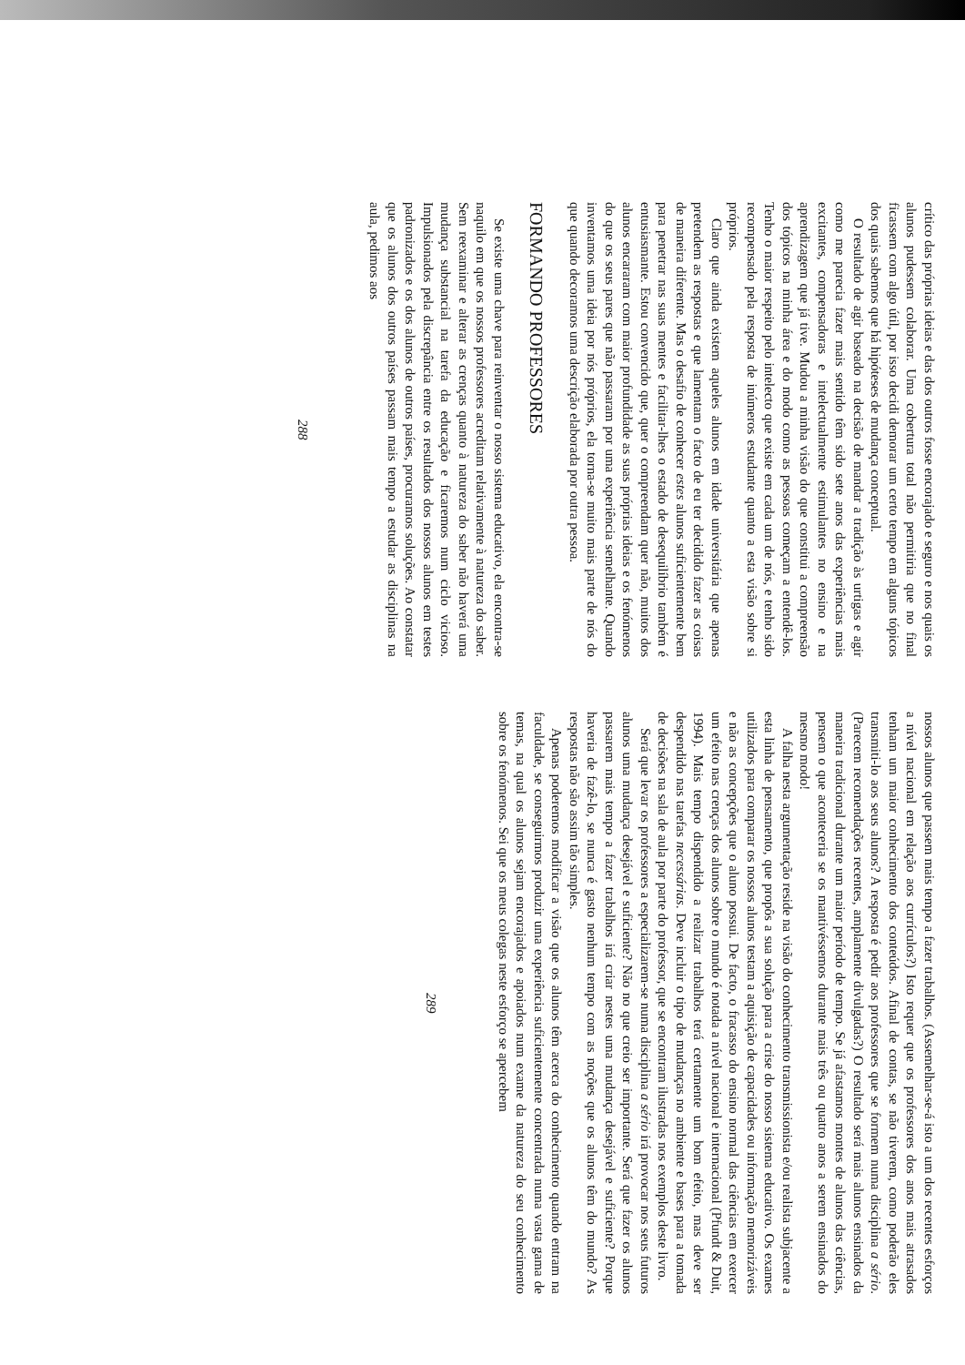crítico das próprias ideias e das dos outros fosse encorajado e seguro e nos quais os alunos pudessem colaborar. Uma cobertura total não permitiria que no final ficassem com algo útil, por isso decidi demorar um certo tempo em alguns tópicos dos quais sabemos que há hipóteses de mudança conceptual.
O resultado de agir baseado na decisão de mandar a tradição às urtigas e agir como me parecia fazer mais sentido têm sido sete anos das experiências mais excitantes, compensadoras e intelectualmente estimulantes no ensino e na aprendizagem que já tive. Mudou a minha visão do que constitui a compreensão dos tópicos na minha área e do modo como as pessoas começam a entendê-los. Tenho o maior respeito pelo intelecto que existe em cada um de nós, e tenho sido recompensado pela resposta de inúmeros estudante quanto a esta visão sobre si próprios.
Claro que ainda existem aqueles alunos em idade universitária que apenas pretendem as respostas e que lamentam o facto de eu ter decidido fazer as coisas de maneira diferente. Mas o desafio de conhecer estes alunos suficientemente bem para penetrar nas suas mentes e facilitar-lhes o estado de desequilíbrio também é entusiasmante. Estou convencido que, quer o compreendam quer não, muitos dos alunos encararam com maior profundidade as suas próprias ideias e os fenómenos do que os seus pares que não passaram por uma experiência semelhante. Quando inventamos uma ideia por nós próprios, ela torna-se muito mais parte de nós do que quando decoramos uma descrição elaborada por outra pessoa.
FORMANDO PROFESSORES
Se existe uma chave para reinventar o nosso sistema educativo, ela encontra-se naquilo em que os nossos professores acreditam relativamente à natureza do saber. Sem reexaminar e alterar as crenças quanto à natureza do saber não haverá uma mudança substancial na tarefa da educação e ficaremos num ciclo vicioso. Impulsionados pela discrepância entre os resultados dos nossos alunos em testes padronizados e os dos alunos de outros países, procuramos soluções. Ao constatar que os alunos dos outros países passam mais tempo a estudar as disciplinas na aula, pedimos aos
288
nossos alunos que passem mais tempo a fazer trabalhos. (Assemelhar-se-á isto a um dos recentes esforços a nível nacional em relação aos currículos?) Isto requer que os professores dos anos mais atrasados tenham um maior conhecimento dos conteúdos. Afinal de contas, se não tiverem, como poderão eles transmiti-lo aos seus alunos? A resposta é pedir aos professores que se formem numa disciplina a sério. (Parecem recomendações recentes, amplamente divulgadas?) O resultado será mais alunos ensinados da maneira tradicional durante um maior período de tempo. Se já afastamos montes de alunos das ciências, pensem o que aconteceria se os mantivéssemos durante mais três ou quatro anos a serem ensinados do mesmo modo!
A falha nesta argumentação reside na visão do conhecimento transmissionista e/ou realista subjacente a esta linha de pensamento, que propôs a sua solução para a crise do nosso sistema educativo. Os exames utilizados para comparar os nossos alunos testam a aquisição de capacidades ou informação memorizáveis e não as concepções que o aluno possui. De facto, o fracasso do ensino normal das ciências em exercer um efeito nas crenças dos alunos sobre o mundo é notada a nível nacional e internacional (Pfundt & Duit, 1994). Mais tempo dispendido a realizar trabalhos terá certamente um bom efeito, mas deve ser despendido nas tarefas necessárias. Deve incluir o tipo de mudanças no ambiente e bases para a tomada de decisões na sala de aula por parte do professor, que se encontram ilustradas nos exemplos deste livro.
Será que levar os professores a especializarem-se numa disciplina a sério irá provocar nos seus futuros alunos uma mudança desejável e suficiente? Não no que creio ser importante. Será que fazer os alunos passarem mais tempo a fazer trabalhos irá criar nestes uma mudança desejável e suficiente? Porque haveria de fazê-lo, se nunca é gasto nenhum tempo com as noções que os alunos têm do mundo? As respostas não são assim tão simples.
Apenas poderemos modificar a visão que os alunos têm acerca do conhecimento quando entram na faculdade, se conseguirmos produzir uma experiência suficientemente concentrada numa vasta gama de temas, na qual os alunos sejam encorajados e apoiados num exame da natureza do seu conhecimento sobre os fenómenos. Sei que os meus colegas neste esforço se apercebem
289